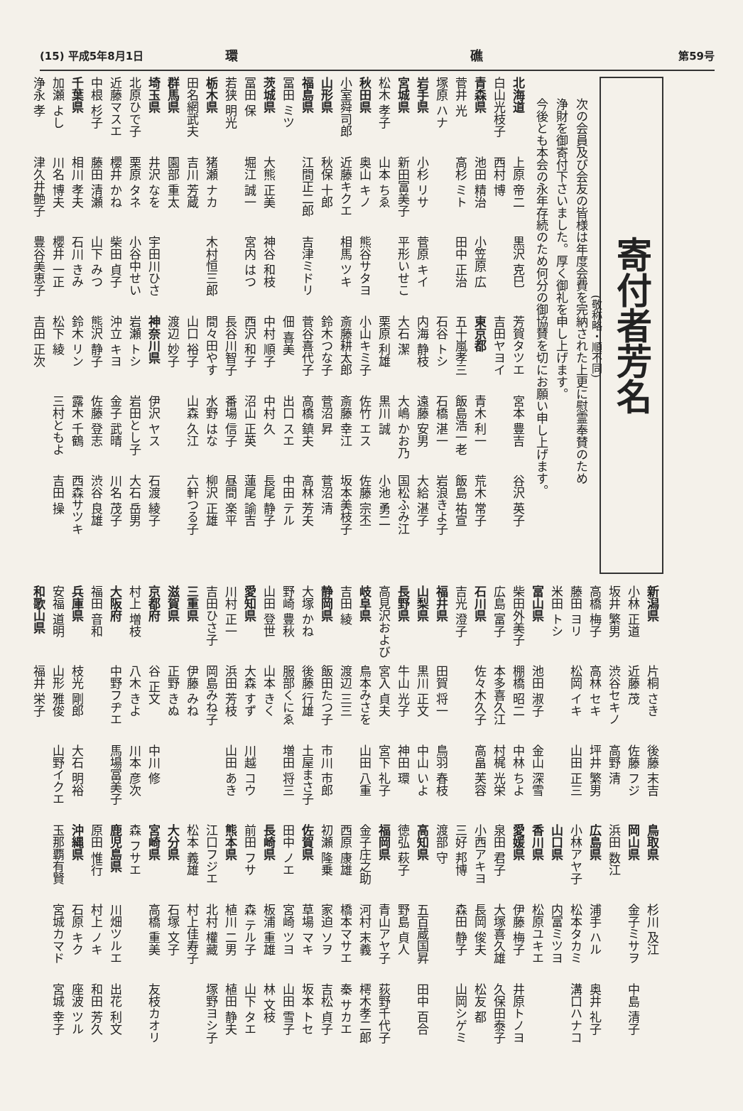(15) 平成5年8月1日 環 礁 第59号
寄付者芳名
(敬称略・順不同)
次の会員及び会友の皆様は年度会費を完納された上更に慰霊奉賛のため
浄財を御寄付下さいました。厚く御礼を申し上げます。
今後とも本会の永年存続のため何分の御協賛を切にお願い申し上げます。
北海道 上原 帝二 黒沢 克巳 芳賀タツエ 宮本 豊吉 谷沢 英子
白山光枝子 西村 博 吉田ヤヨイ
青森県 池田 精治 小笠原 広 東京都 青木 利一 荒木 常子
菅井 光 高杉 ミト 田中 正治 五十嵐孝三 飯島浩一老 飯島 祐宣
塚原 ハナ 石谷 トシ 石橋 湛一 岩浪きよ子
岩手県 小杉 リサ 菅原 キイ 内海 静枝 遠藤 安男 大給 湛子
宮城県 新田富美子 平形いせこ 大石 潔 大嶋 かお乃 国松ふみ江
松木 孝子 山本 ちゑ 栗原 利雄 黒川 誠 小池 勇二
秋田県 奥山 キノ 熊谷サタヨ 小山キミ子 佐竹 エス 佐藤 宗丕
小室舜司郎 近藤キクエ 相馬 ツキ 斎藤耕太郎 斎藤 幸江 坂本美枝子
山形県 秋保 十郎 鈴木つな子 菅沼 昇 菅沼 清
福島県 江間正二郎 吉津ミドリ 菅谷喜代子 高橋 鎮夫 高林 芳夫
冨田 ミツ 佃 喜美 出口 スエ 中田 テル
茨城県 大熊 正美 神谷 和枝 中村 順子 中村 久 長尾 静子
冨田 保 堀江 誠一 宮内 はつ 西沢 和子 沼山 正英 蓮尾 諭吉
若狭 明光 長谷川智子 番場 信子 昼間 楽平
栃木県 猪瀬 ナカ 木村恒三郎 間々田やす 水野 はな 柳沢 正雄
田名網武夫 吉川 芳蔵 山口 裕子 山森 久江 六軒つる子
群馬県 園部 重太 渡辺 妙子
埼玉県 井沢 なを 宇田川ひさ 神奈川県 伊沢 ヤス 石渡 綾子
北原ひで子 栗原 タネ 小谷中せい 岩瀬 トシ 岩田とし子 大石 岳男
近藤マスエ 櫻井 かね 柴田 貞子 沖立 キヨ 金子 武晴 川名 茂子
中根 杉子 藤田 清瀬 山下 みつ 熊沢 静子 佐藤 登志 渋谷 良雄
千葉県 相川 孝夫 石川 きみ 鈴木 リン 露木 千鶴 西森サツキ
加瀬 よし 川名 博夫 櫻井 一正 松下 綾 三村ともよ 吉田 操
浄永 孝 津久井艶子 豊谷美恵子 吉田 正次
新潟県 片桐 さき 後藤 末吉 鳥取県 杉川 及江
小林 正道 近藤 茂 佐藤 フジ 岡山県 金子ミサヲ 中島 清子
坂井 繁男 渋谷セキノ 高野 清 浜田 数江
高橋 梅子 高林 セキ 坪井 繁男 広島県 浦手 ハル 奥井 礼子
藤田 ヨリ 松岡 イキ 山田 正三 小林アヤ子 松本タカミ 溝口ハナコ
米田 トシ 山口県 内富ミツヨ
富山県 池田 淑子 金山 深雪 香川県 松原ユキエ
柴田外美子 棚橋 昭二 中林 ちよ 愛媛県 伊藤 梅子 井原トノヨ
広島 富子 本多喜久江 村梶 光栄 泉田 君子 大塚喜久雄 久保田泰子
石川県 佐々木久子 高畠 芙容 小西アキヨ 長岡 俊夫 松友 都
吉光 澄子 三好 邦博 森田 静子 山岡シゲミ
福井県 田賀 将一 鳥羽 春枝 渡部 守
山梨県 黒川 正文 中山 いよ 高知県 五百蔵国昇 田中 百合
長野県 牛山 光子 神田 環 徳弘 萩子 野島 貞人
高見沢および 宮入 貞夫 宮下 礼子 福岡県 青山アヤ子 荻野千代子
岐阜県 鳥本みさを 山田 八重 金子庄之助 河村 末義 樗木孝二郎
吉田 綾 渡辺 三三 西原 康雄 橋本マサエ 秦 サカエ
静岡県 飯田たつ子 市川 市郎 初瀬 隆乗 家迫 ソヲ 吉松 貞子
大塚 かね 後藤 行雄 土屋まさ子 佐賀県 草場 マキ 坂本 トセ
野崎 豊秋 服部くにゑ 増田 将三 田中 ノエ 宮崎 ツヨ 山田 雪子
山田 登世 山本 きく 長崎県 板浦 重雄 林 文枝
愛知県 大森 すず 川越 コウ 前田 フサ 森 テル子 山下 タエ
川村 正一 浜田 芳枝 山田 あき 熊本県 植川 二男 植田 静夫
吉田ひさ子 岡島みね子 江口フジエ 北村 權藏 塚野ヨシ子
三重県 伊藤 みね 松本 義雄 村上佳寿子
滋賀県 正野 きぬ 大分県 石塚 文子
京都府 谷 正文 中川 修 宮崎県 高橋 重美 友枝カオリ
村上 増枝 八木 きよ 川本 彦次 森 フサエ
大阪府 中野フヂエ 馬場冨美子 鹿児島県 川畑ツルエ 出花 利文
福田 音和 原田 惟行 村上 ノキ 和田 芳久
兵庫県 枝光 剛郎 大石 明裕 沖縄県 石原 キク 座波 ツル
安福 道明 山形 雅俊 山野イクエ 玉那覇有賢 宮城カマド 宮城 幸子
和歌山県 福井 栄子